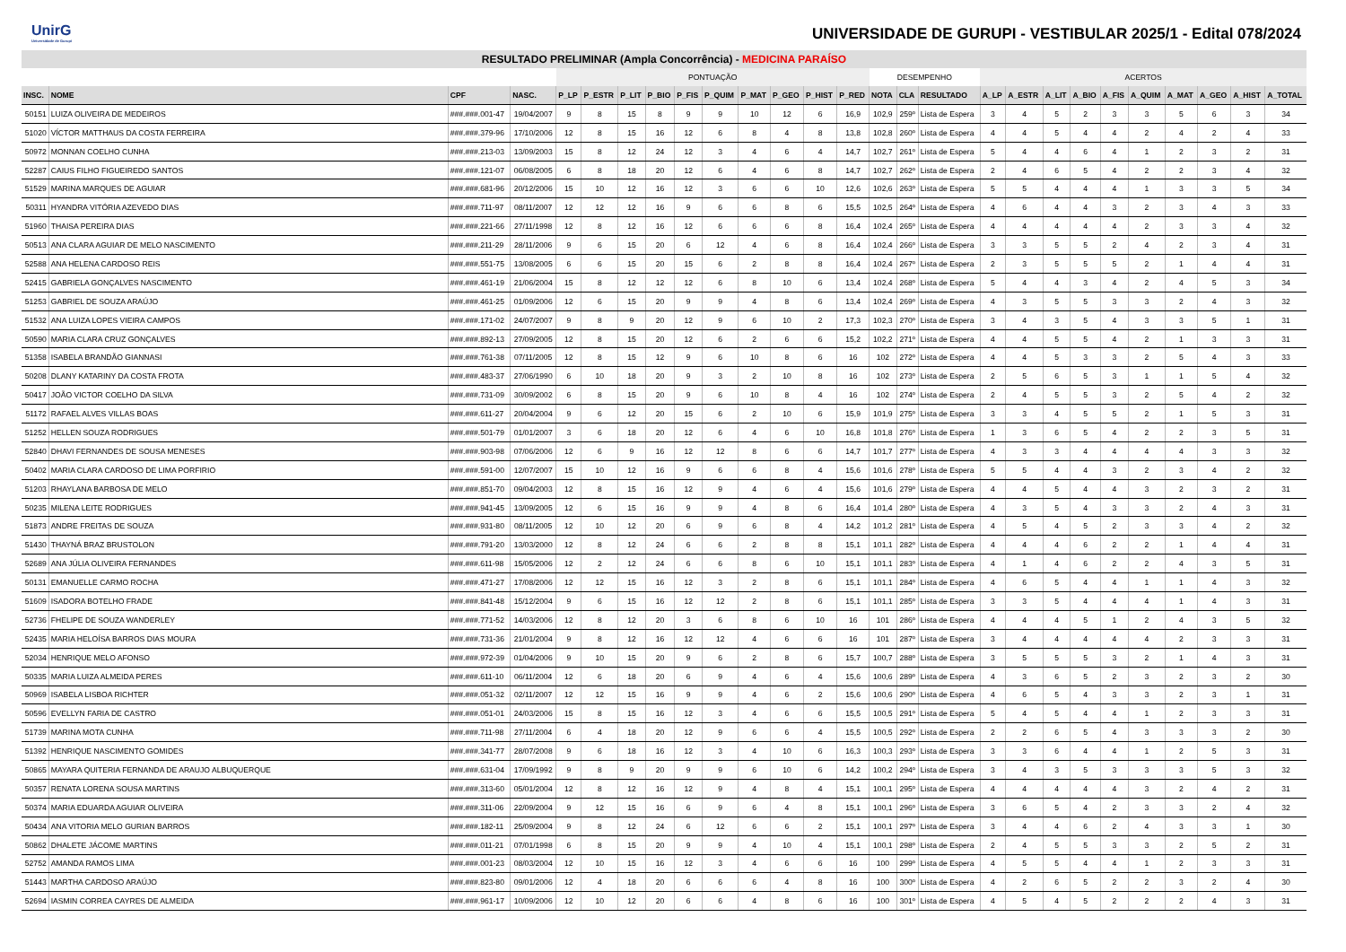UnirG
Universidade de Gurupi
UNIVERSIDADE DE GURUPI - VESTIBULAR 2025/1 - Edital 078/2024
| RESULTADO PRELIMINAR (Ampla Concorrência) - MEDICINA PARAÍSO | | | | | | | | | | | | | | | | | | | | | | | | | | |
| --- | --- | --- | --- | --- | --- | --- | --- | --- | --- | --- | --- | --- | --- | --- | --- | --- | --- | --- | --- | --- | --- | --- | --- | --- | --- | --- |
| | | | | PONTUAÇÃO | | | | | | | | | | DESEMPENHO | | | ACERTOS | | | | | | | | | |
| INSC. | NOME | CPF | NASC. | P_LP | P_ESTR | P_LIT | P_BIO | P_FIS | P_QUIM | P_MAT | P_GEO | P_HIST | P_RED | NOTA | CLA | RESULTADO | A_LP | A_ESTR | A_LIT | A_BIO | A_FIS | A_QUIM | A_MAT | A_GEO | A_HIST | A_TOTAL |
| 50151 | LUIZA OLIVEIRA DE MEDEIROS | ###.###.001-47 | 19/04/2007 | 9 | 8 | 15 | 8 | 9 | 9 | 10 | 12 | 6 | 16,9 | 102,9 | 259º | Lista de Espera | 3 | 4 | 5 | 2 | 3 | 3 | 5 | 6 | 3 | 34 |
| 51020 | VÍCTOR MATTHAUS DA COSTA FERREIRA | ###.###.379-96 | 17/10/2006 | 12 | 8 | 15 | 16 | 12 | 6 | 8 | 4 | 8 | 13,8 | 102,8 | 260º | Lista de Espera | 4 | 4 | 5 | 4 | 4 | 2 | 4 | 2 | 4 | 33 |
| 50972 | MONNAN COELHO CUNHA | ###.###.213-03 | 13/09/2003 | 15 | 8 | 12 | 24 | 12 | 3 | 4 | 6 | 4 | 14,7 | 102,7 | 261º | Lista de Espera | 5 | 4 | 4 | 6 | 4 | 1 | 2 | 3 | 2 | 31 |
| 52287 | CAIUS FILHO FIGUEIREDO SANTOS | ###.###.121-07 | 06/08/2005 | 6 | 8 | 18 | 20 | 12 | 6 | 4 | 6 | 8 | 14,7 | 102,7 | 262º | Lista de Espera | 2 | 4 | 6 | 5 | 4 | 2 | 2 | 3 | 4 | 32 |
| 51529 | MARINA MARQUES DE AGUIAR | ###.###.681-96 | 20/12/2006 | 15 | 10 | 12 | 16 | 12 | 3 | 6 | 6 | 10 | 12,6 | 102,6 | 263º | Lista de Espera | 5 | 5 | 4 | 4 | 4 | 1 | 3 | 3 | 5 | 34 |
| 50311 | HYANDRA VITÓRIA AZEVEDO DIAS | ###.###.711-97 | 08/11/2007 | 12 | 12 | 12 | 16 | 9 | 6 | 6 | 8 | 6 | 15,5 | 102,5 | 264º | Lista de Espera | 4 | 6 | 4 | 4 | 3 | 2 | 3 | 4 | 3 | 33 |
| 51960 | THAISA PEREIRA DIAS | ###.###.221-66 | 27/11/1998 | 12 | 8 | 12 | 16 | 12 | 6 | 6 | 6 | 8 | 16,4 | 102,4 | 265º | Lista de Espera | 4 | 4 | 4 | 4 | 4 | 2 | 3 | 3 | 4 | 32 |
| 50513 | ANA CLARA AGUIAR DE MELO NASCIMENTO | ###.###.211-29 | 28/11/2006 | 9 | 6 | 15 | 20 | 6 | 12 | 4 | 6 | 8 | 16,4 | 102,4 | 266º | Lista de Espera | 3 | 3 | 5 | 5 | 2 | 4 | 2 | 3 | 4 | 31 |
| 52588 | ANA HELENA CARDOSO REIS | ###.###.551-75 | 13/08/2005 | 6 | 6 | 15 | 20 | 15 | 6 | 2 | 8 | 8 | 16,4 | 102,4 | 267º | Lista de Espera | 2 | 3 | 5 | 5 | 5 | 2 | 1 | 4 | 4 | 31 |
| 52415 | GABRIELA GONÇALVES NASCIMENTO | ###.###.461-19 | 21/06/2004 | 15 | 8 | 12 | 12 | 12 | 6 | 8 | 10 | 6 | 13,4 | 102,4 | 268º | Lista de Espera | 5 | 4 | 4 | 3 | 4 | 2 | 4 | 5 | 3 | 34 |
| 51253 | GABRIEL DE SOUZA ARAÚJO | ###.###.461-25 | 01/09/2006 | 12 | 6 | 15 | 20 | 9 | 9 | 4 | 8 | 6 | 13,4 | 102,4 | 269º | Lista de Espera | 4 | 3 | 5 | 5 | 3 | 3 | 2 | 4 | 3 | 32 |
| 51532 | ANA LUIZA LOPES VIEIRA CAMPOS | ###.###.171-02 | 24/07/2007 | 9 | 8 | 9 | 20 | 12 | 9 | 6 | 10 | 2 | 17,3 | 102,3 | 270º | Lista de Espera | 3 | 4 | 3 | 5 | 4 | 3 | 3 | 5 | 1 | 31 |
| 50590 | MARIA CLARA CRUZ GONÇALVES | ###.###.892-13 | 27/09/2005 | 12 | 8 | 15 | 20 | 12 | 6 | 2 | 6 | 6 | 15,2 | 102,2 | 271º | Lista de Espera | 4 | 4 | 5 | 5 | 4 | 2 | 1 | 3 | 3 | 31 |
| 51358 | ISABELA BRANDÃO GIANNASI | ###.###.761-38 | 07/11/2005 | 12 | 8 | 15 | 12 | 9 | 6 | 10 | 8 | 6 | 16 | 102 | 272º | Lista de Espera | 4 | 4 | 5 | 3 | 3 | 2 | 5 | 4 | 3 | 33 |
| 50208 | DLANY KATARINY DA COSTA FROTA | ###.###.483-37 | 27/06/1990 | 6 | 10 | 18 | 20 | 9 | 3 | 2 | 10 | 8 | 16 | 102 | 273º | Lista de Espera | 2 | 5 | 6 | 5 | 3 | 1 | 1 | 5 | 4 | 32 |
| 50417 | JOÃO VICTOR COELHO DA SILVA | ###.###.731-09 | 30/09/2002 | 6 | 8 | 15 | 20 | 9 | 6 | 10 | 8 | 4 | 16 | 102 | 274º | Lista de Espera | 2 | 4 | 5 | 5 | 3 | 2 | 5 | 4 | 2 | 32 |
| 51172 | RAFAEL ALVES VILLAS BOAS | ###.###.611-27 | 20/04/2004 | 9 | 6 | 12 | 20 | 15 | 6 | 2 | 10 | 6 | 15,9 | 101,9 | 275º | Lista de Espera | 3 | 3 | 4 | 5 | 5 | 2 | 1 | 5 | 3 | 31 |
| 51252 | HELLEN SOUZA RODRIGUES | ###.###.501-79 | 01/01/2007 | 3 | 6 | 18 | 20 | 12 | 6 | 4 | 6 | 10 | 16,8 | 101,8 | 276º | Lista de Espera | 1 | 3 | 6 | 5 | 4 | 2 | 2 | 3 | 5 | 31 |
| 52840 | DHAVI FERNANDES DE SOUSA MENESES | ###.###.903-98 | 07/06/2006 | 12 | 6 | 9 | 16 | 12 | 12 | 8 | 6 | 6 | 14,7 | 101,7 | 277º | Lista de Espera | 4 | 3 | 3 | 4 | 4 | 4 | 4 | 3 | 3 | 32 |
| 50402 | MARIA CLARA CARDOSO DE LIMA PORFIRIO | ###.###.591-00 | 12/07/2007 | 15 | 10 | 12 | 16 | 9 | 6 | 6 | 8 | 4 | 15,6 | 101,6 | 278º | Lista de Espera | 5 | 5 | 4 | 4 | 3 | 2 | 3 | 4 | 2 | 32 |
| 51203 | RHAYLANA BARBOSA DE MELO | ###.###.851-70 | 09/04/2003 | 12 | 8 | 15 | 16 | 12 | 9 | 4 | 6 | 4 | 15,6 | 101,6 | 279º | Lista de Espera | 4 | 4 | 5 | 4 | 4 | 3 | 2 | 3 | 2 | 31 |
| 50235 | MILENA LEITE RODRIGUES | ###.###.941-45 | 13/09/2005 | 12 | 6 | 15 | 16 | 9 | 9 | 4 | 8 | 6 | 16,4 | 101,4 | 280º | Lista de Espera | 4 | 3 | 5 | 4 | 3 | 3 | 2 | 4 | 3 | 31 |
| 51873 | ANDRE FREITAS DE SOUZA | ###.###.931-80 | 08/11/2005 | 12 | 10 | 12 | 20 | 6 | 9 | 6 | 8 | 4 | 14,2 | 101,2 | 281º | Lista de Espera | 4 | 5 | 4 | 5 | 2 | 3 | 3 | 4 | 2 | 32 |
| 51430 | THAYNÁ BRAZ BRUSTOLON | ###.###.791-20 | 13/03/2000 | 12 | 8 | 12 | 24 | 6 | 6 | 2 | 8 | 8 | 15,1 | 101,1 | 282º | Lista de Espera | 4 | 4 | 4 | 6 | 2 | 2 | 1 | 4 | 4 | 31 |
| 52689 | ANA JÚLIA OLIVEIRA FERNANDES | ###.###.611-98 | 15/05/2006 | 12 | 2 | 12 | 24 | 6 | 6 | 8 | 6 | 10 | 15,1 | 101,1 | 283º | Lista de Espera | 4 | 1 | 4 | 6 | 2 | 2 | 4 | 3 | 5 | 31 |
| 50131 | EMANUELLE CARMO ROCHA | ###.###.471-27 | 17/08/2006 | 12 | 12 | 15 | 16 | 12 | 3 | 2 | 8 | 6 | 15,1 | 101,1 | 284º | Lista de Espera | 4 | 6 | 5 | 4 | 4 | 1 | 1 | 4 | 3 | 32 |
| 51609 | ISADORA BOTELHO FRADE | ###.###.841-48 | 15/12/2004 | 9 | 6 | 15 | 16 | 12 | 12 | 2 | 8 | 6 | 15,1 | 101,1 | 285º | Lista de Espera | 3 | 3 | 5 | 4 | 4 | 4 | 1 | 4 | 3 | 31 |
| 52736 | FHELIPE DE SOUZA WANDERLEY | ###.###.771-52 | 14/03/2006 | 12 | 8 | 12 | 20 | 3 | 6 | 8 | 6 | 10 | 16 | 101 | 286º | Lista de Espera | 4 | 4 | 4 | 5 | 1 | 2 | 4 | 3 | 5 | 32 |
| 52435 | MARIA HELOÍSA BARROS DIAS MOURA | ###.###.731-36 | 21/01/2004 | 9 | 8 | 12 | 16 | 12 | 12 | 4 | 6 | 6 | 16 | 101 | 287º | Lista de Espera | 3 | 4 | 4 | 4 | 4 | 4 | 2 | 3 | 3 | 31 |
| 52034 | HENRIQUE MELO AFONSO | ###.###.972-39 | 01/04/2006 | 9 | 10 | 15 | 20 | 9 | 6 | 2 | 8 | 6 | 15,7 | 100,7 | 288º | Lista de Espera | 3 | 5 | 5 | 5 | 3 | 2 | 1 | 4 | 3 | 31 |
| 50335 | MARIA LUIZA ALMEIDA PERES | ###.###.611-10 | 06/11/2004 | 12 | 6 | 18 | 20 | 6 | 9 | 4 | 6 | 4 | 15,6 | 100,6 | 289º | Lista de Espera | 4 | 3 | 6 | 5 | 2 | 3 | 2 | 3 | 2 | 30 |
| 50969 | ISABELA LISBOA RICHTER | ###.###.051-32 | 02/11/2007 | 12 | 12 | 15 | 16 | 9 | 9 | 4 | 6 | 2 | 15,6 | 100,6 | 290º | Lista de Espera | 4 | 6 | 5 | 4 | 3 | 3 | 2 | 3 | 1 | 31 |
| 50596 | EVELLYN FARIA DE CASTRO | ###.###.051-01 | 24/03/2006 | 15 | 8 | 15 | 16 | 12 | 3 | 4 | 6 | 6 | 15,5 | 100,5 | 291º | Lista de Espera | 5 | 4 | 5 | 4 | 4 | 1 | 2 | 3 | 3 | 31 |
| 51739 | MARINA MOTA CUNHA | ###.###.711-98 | 27/11/2004 | 6 | 4 | 18 | 20 | 12 | 9 | 6 | 6 | 4 | 15,5 | 100,5 | 292º | Lista de Espera | 2 | 2 | 6 | 5 | 4 | 3 | 3 | 3 | 2 | 30 |
| 51392 | HENRIQUE NASCIMENTO GOMIDES | ###.###.341-77 | 28/07/2008 | 9 | 6 | 18 | 16 | 12 | 3 | 4 | 10 | 6 | 16,3 | 100,3 | 293º | Lista de Espera | 3 | 3 | 6 | 4 | 4 | 1 | 2 | 5 | 3 | 31 |
| 50865 | MAYARA QUITERIA FERNANDA DE ARAUJO ALBUQUERQUE | ###.###.631-04 | 17/09/1992 | 9 | 8 | 9 | 20 | 9 | 9 | 6 | 10 | 6 | 14,2 | 100,2 | 294º | Lista de Espera | 3 | 4 | 3 | 5 | 3 | 3 | 3 | 5 | 3 | 32 |
| 50357 | RENATA LORENA SOUSA MARTINS | ###.###.313-60 | 05/01/2004 | 12 | 8 | 12 | 16 | 12 | 9 | 4 | 8 | 4 | 15,1 | 100,1 | 295º | Lista de Espera | 4 | 4 | 4 | 4 | 4 | 3 | 2 | 4 | 2 | 31 |
| 50374 | MARIA EDUARDA AGUIAR OLIVEIRA | ###.###.311-06 | 22/09/2004 | 9 | 12 | 15 | 16 | 6 | 9 | 6 | 4 | 8 | 15,1 | 100,1 | 296º | Lista de Espera | 3 | 6 | 5 | 4 | 2 | 3 | 3 | 2 | 4 | 32 |
| 50434 | ANA VITORIA MELO GURIAN BARROS | ###.###.182-11 | 25/09/2004 | 9 | 8 | 12 | 24 | 6 | 12 | 6 | 6 | 2 | 15,1 | 100,1 | 297º | Lista de Espera | 3 | 4 | 4 | 6 | 2 | 4 | 3 | 3 | 1 | 30 |
| 50862 | DHALETE JÁCOME MARTINS | ###.###.011-21 | 07/01/1998 | 6 | 8 | 15 | 20 | 9 | 9 | 4 | 10 | 4 | 15,1 | 100,1 | 298º | Lista de Espera | 2 | 4 | 5 | 5 | 3 | 3 | 2 | 5 | 2 | 31 |
| 52752 | AMANDA RAMOS LIMA | ###.###.001-23 | 08/03/2004 | 12 | 10 | 15 | 16 | 12 | 3 | 4 | 6 | 6 | 16 | 100 | 299º | Lista de Espera | 4 | 5 | 5 | 4 | 4 | 1 | 2 | 3 | 3 | 31 |
| 51443 | MARTHA CARDOSO ARAÚJO | ###.###.823-80 | 09/01/2006 | 12 | 4 | 18 | 20 | 6 | 6 | 6 | 4 | 8 | 16 | 100 | 300º | Lista de Espera | 4 | 2 | 6 | 5 | 2 | 2 | 3 | 2 | 4 | 30 |
| 52694 | IASMIN CORREA CAYRES DE ALMEIDA | ###.###.961-17 | 10/09/2006 | 12 | 10 | 12 | 20 | 6 | 6 | 4 | 8 | 6 | 16 | 100 | 301º | Lista de Espera | 4 | 5 | 4 | 5 | 2 | 2 | 2 | 4 | 3 | 31 |